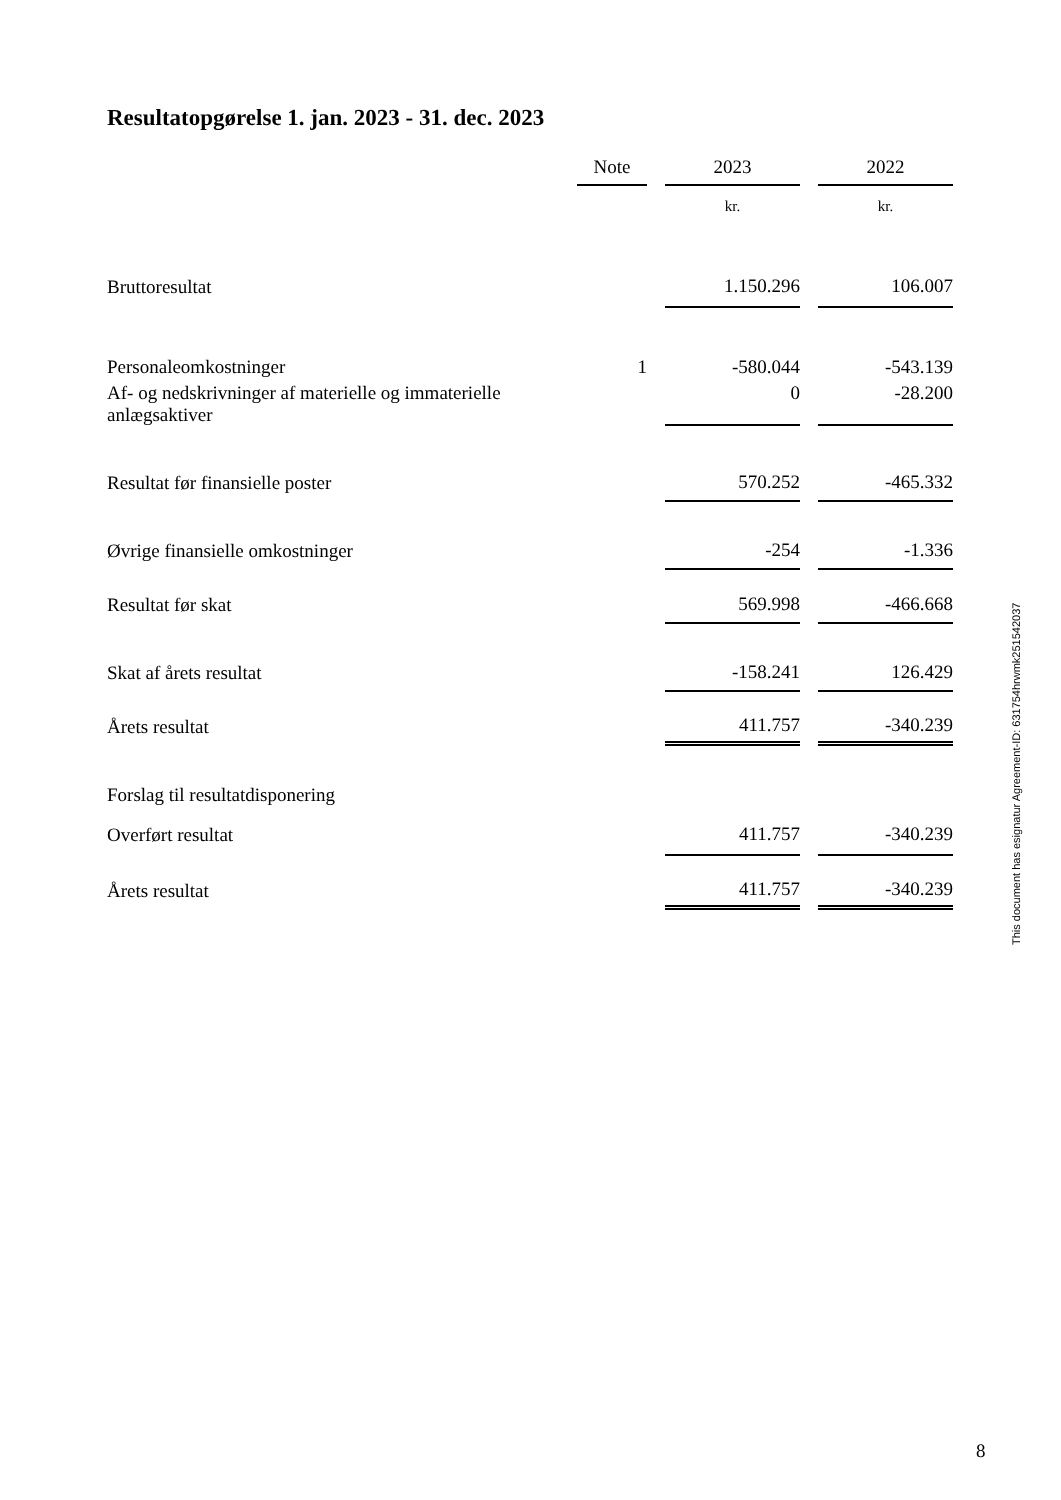Resultatopgørelse 1. jan. 2023 - 31. dec. 2023
| | Note | | 2023 | | 2022 |
| --- | --- | --- | --- | --- | --- |
| | | | kr. | | kr. |
| Bruttoresultat | | | 1.150.296 | | 106.007 |
| Personaleomkostninger | 1 | | -580.044 | | -543.139 |
| Af- og nedskrivninger af materielle og immaterielle anlægsaktiver | | | 0 | | -28.200 |
| Resultat før finansielle poster | | | 570.252 | | -465.332 |
| Øvrige finansielle omkostninger | | | -254 | | -1.336 |
| Resultat før skat | | | 569.998 | | -466.668 |
| Skat af årets resultat | | | -158.241 | | 126.429 |
| Årets resultat | | | 411.757 | | -340.239 |
| Forslag til resultatdisponering | | | | | |
| Overført resultat | | | 411.757 | | -340.239 |
| Årets resultat | | | 411.757 | | -340.239 |
This document has esignatur Agreement-ID: 631754hrwmk251542037
8